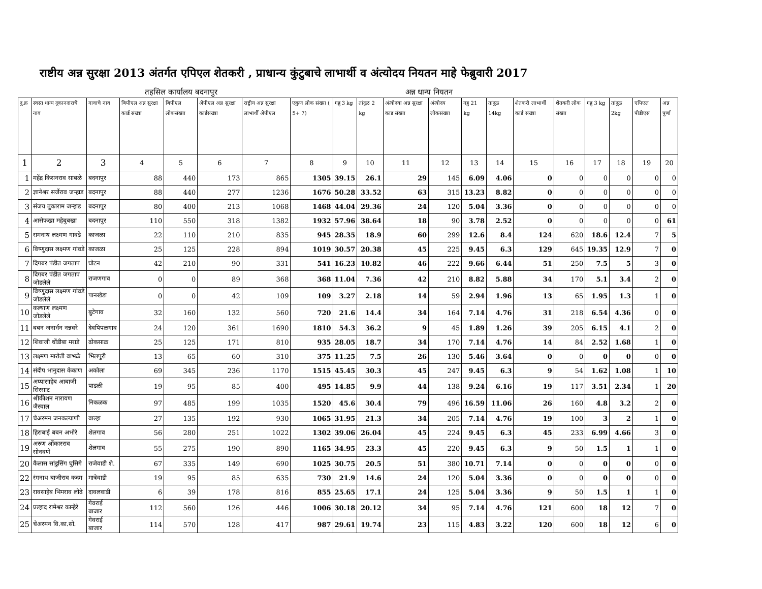राष्टीय अन्न सुरक्षा 2013 अंतर्गत एपिएल शेतकरी , प्राधान्य कुंटुबाचे लाभार्थी व अंत्योदय नियतन माहे फेब्रुवारी 2017
तहसिल कार्यालय बदनापुर अन्न धान्य नियतन
| दु.क्र | स्वस्त धान्य दुकानदाराचें नाव | गावाचे नाव | बिपीएल अन्न सुरक्षा कार्ड संख्या | बिपीएल लोकसंख्या | अेपीएल अन्न सुरक्षा कार्डसंख्या | राष्ट्रीय अन्न सुरक्षा लाभार्थी अेपीएल | एकुण लोक संख्या ( 5+ 7) | गहु 3 kg | तांदुळ 2 kg | अंत्योदया अन्न सुरक्षा काड संख्या | अंत्योदय लोकसंख्या | गहु 21 kg | तांदुळ 14kg | शेतकरी लाभार्थी कार्ड संख्या | शेतकरी लोक संख्या | गहु 3 kg | तांदुळ 2kg | एपिएल पीडीएस | अन्न पुर्णा |
| --- | --- | --- | --- | --- | --- | --- | --- | --- | --- | --- | --- | --- | --- | --- | --- | --- | --- | --- | --- |
| 1 | 2 | 3 | 4 | 5 | 6 | 7 | 8 | 9 | 10 | 11 | 12 | 13 | 14 | 15 | 16 | 17 | 18 | 19 | 20 |
| 1 | महेंद्र किसनराव साबळे | बदनापुर | 88 | 440 | 173 | 865 | 1305 | 39.15 | 26.1 | 29 | 145 | 6.09 | 4.06 | 0 | 0 | 0 | 0 | 0 | 0 |
| 2 | ज्ञानेश्वर सर्जेराव जऱ्हाड | बदनापुर | 88 | 440 | 277 | 1236 | 1676 | 50.28 | 33.52 | 63 | 315 | 13.23 | 8.82 | 0 | 0 | 0 | 0 | 0 | 0 |
| 3 | संजय तुकाराम जऱ्हाड | बदनापुर | 80 | 400 | 213 | 1068 | 1468 | 44.04 | 29.36 | 24 | 120 | 5.04 | 3.36 | 0 | 0 | 0 | 0 | 0 | 0 |
| 4 | आसेफख्रा महेबुबख्रा | बदनापुर | 110 | 550 | 318 | 1382 | 1932 | 57.96 | 38.64 | 18 | 90 | 3.78 | 2.52 | 0 | 0 | 0 | 0 | 0 | 61 |
| 5 | रामनाथ लक्ष्मण गावडे | काजळा | 22 | 110 | 210 | 835 | 945 | 28.35 | 18.9 | 60 | 299 | 12.6 | 8.4 | 124 | 620 | 18.6 | 12.4 | 7 | 5 |
| 6 | विष्णुदास लक्ष्मण गांवडे | काजळा | 25 | 125 | 228 | 894 | 1019 | 30.57 | 20.38 | 45 | 225 | 9.45 | 6.3 | 129 | 645 | 19.35 | 12.9 | 7 | 0 |
| 7 | दिगबर पंडीत जगताप | घोटन | 42 | 210 | 90 | 331 | 541 | 16.23 | 10.82 | 46 | 222 | 9.66 | 6.44 | 51 | 250 | 7.5 | 5 | 3 | 0 |
| 8 | दिगबर पंडीत जगताप जोडलेले | राजणगाव | 0 | 0 | 89 | 368 | 368 | 11.04 | 7.36 | 42 | 210 | 8.82 | 5.88 | 34 | 170 | 5.1 | 3.4 | 2 | 0 |
| 9 | विष्णुदास लक्ष्मण गांवडे जोडलेले | पानखेडा | 0 | 0 | 42 | 109 | 109 | 3.27 | 2.18 | 14 | 59 | 2.94 | 1.96 | 13 | 65 | 1.95 | 1.3 | 1 | 0 |
| 10 | कल्याण लक्ष्मण जोडलेले | बुटेगाव | 32 | 160 | 132 | 560 | 720 | 21.6 | 14.4 | 34 | 164 | 7.14 | 4.76 | 31 | 218 | 6.54 | 4.36 | 0 | 0 |
| 11 | बबन जनार्धन नन्नवरे | देवपिपळगाव | 24 | 120 | 361 | 1690 | 1810 | 54.3 | 36.2 | 9 | 45 | 1.89 | 1.26 | 39 | 205 | 6.15 | 4.1 | 2 | 0 |
| 12 | शिवाजी धोंडीबा मराडे | ढोकसाळ | 25 | 125 | 171 | 810 | 935 | 28.05 | 18.7 | 34 | 170 | 7.14 | 4.76 | 14 | 84 | 2.52 | 1.68 | 1 | 0 |
| 13 | लक्ष्मण मारोती वाभळे | भिलपुरी | 13 | 65 | 60 | 310 | 375 | 11.25 | 7.5 | 26 | 130 | 5.46 | 3.64 | 0 | 0 | 0 | 0 | 0 | 0 |
| 14 | संदीप भानुदास केकाण | अकोला | 69 | 345 | 236 | 1170 | 1515 | 45.45 | 30.3 | 45 | 247 | 9.45 | 6.3 | 9 | 54 | 1.62 | 1.08 | 1 | 10 |
| 15 | अप्पासाहेब आबाजी सिरसाट | पाडळी | 19 | 95 | 85 | 400 | 495 | 14.85 | 9.9 | 44 | 138 | 9.24 | 6.16 | 19 | 117 | 3.51 | 2.34 | 1 | 20 |
| 16 | श्रीकीशन नारायण जैस्वाल | निकळक | 97 | 485 | 199 | 1035 | 1520 | 45.6 | 30.4 | 79 | 496 | 16.59 | 11.06 | 26 | 160 | 4.8 | 3.2 | 2 | 0 |
| 17 | चेअरमन जनकल्याणी | वाल्हा | 27 | 135 | 192 | 930 | 1065 | 31.95 | 21.3 | 34 | 205 | 7.14 | 4.76 | 19 | 100 | 3 | 2 | 1 | 0 |
| 18 | हिराबाई बबन अभोरे | शेलगाव | 56 | 280 | 251 | 1022 | 1302 | 39.06 | 26.04 | 45 | 224 | 9.45 | 6.3 | 45 | 233 | 6.99 | 4.66 | 3 | 0 |
| 19 | अरुण ओंकारराव सोनवणे | शेलगाव | 55 | 275 | 190 | 890 | 1165 | 34.95 | 23.3 | 45 | 220 | 9.45 | 6.3 | 9 | 50 | 1.5 | 1 | 1 | 0 |
| 20 | कैलास सांडुसिंग घुसिगे | राजेवाडी शे. | 67 | 335 | 149 | 690 | 1025 | 30.75 | 20.5 | 51 | 380 | 10.71 | 7.14 | 0 | 0 | 0 | 0 | 0 | 0 |
| 22 | रंगनाथ बाजीराव कदम | मात्रेवाडी | 19 | 95 | 85 | 635 | 730 | 21.9 | 14.6 | 24 | 120 | 5.04 | 3.36 | 0 | 0 | 0 | 0 | 0 | 0 |
| 23 | रावसाहेब भिमराव लोढे | दावलवाडी | 6 | 39 | 178 | 816 | 855 | 25.65 | 17.1 | 24 | 125 | 5.04 | 3.36 | 9 | 50 | 1.5 | 1 | 1 | 0 |
| 24 | प्रल्हाद रामेश्वर कान्हेरे | गेवराई बाजार | 112 | 560 | 126 | 446 | 1006 | 30.18 | 20.12 | 34 | 95 | 7.14 | 4.76 | 121 | 600 | 18 | 12 | 7 | 0 |
| 25 | चेअरमन वि.का.सो. | गेवराई बाजार | 114 | 570 | 128 | 417 | 987 | 29.61 | 19.74 | 23 | 115 | 4.83 | 3.22 | 120 | 600 | 18 | 12 | 6 | 0 |